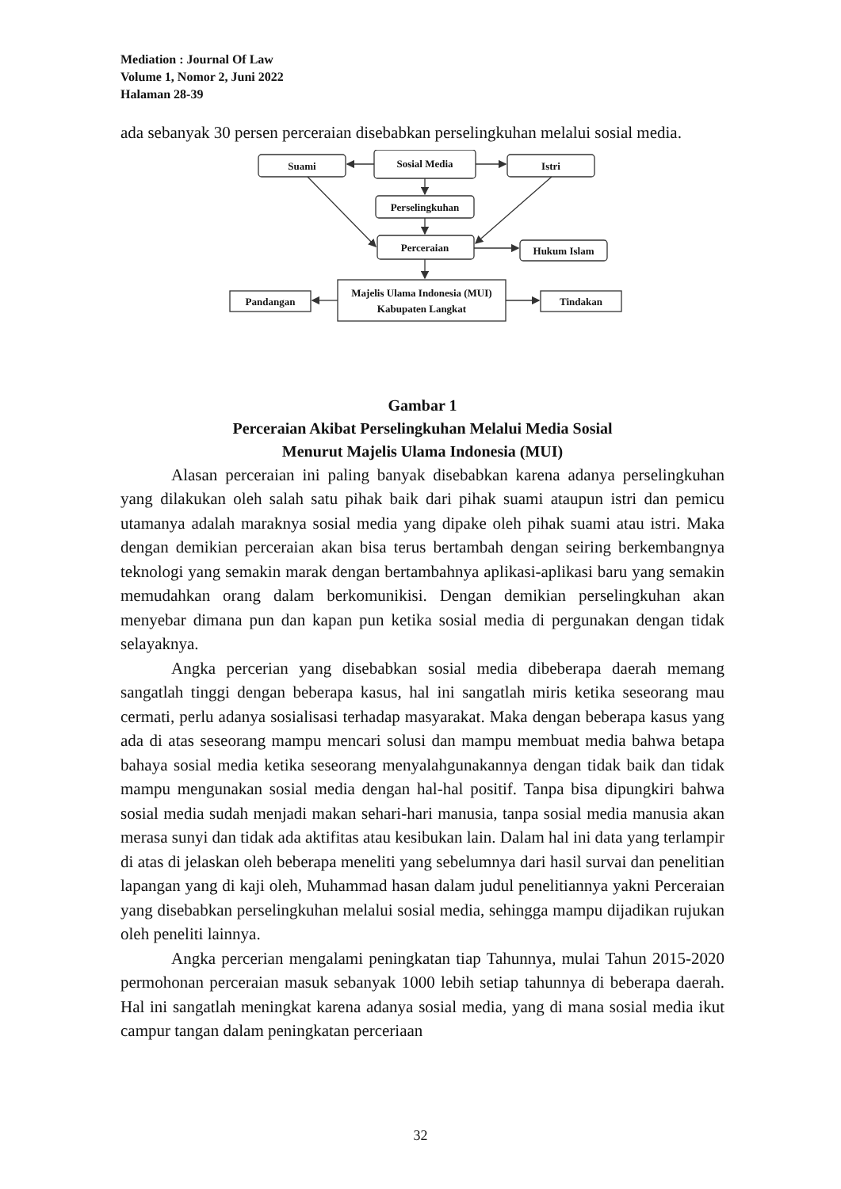Mediation : Journal Of Law
Volume 1, Nomor 2, Juni 2022
Halaman 28-39
ada sebanyak 30 persen perceraian disebabkan perselingkuhan melalui sosial media.
Suami
Sosial Media
Istri
Perselingkuhan
Perceraian
Hukum Islam
Majelis Ulama Indonesia (MUI)
Kabupaten Langkat
Pandangan
Tindakan
Gambar 1
Perceraian Akibat Perselingkuhan Melalui Media Sosial
Menurut Majelis Ulama Indonesia (MUI)
Alasan perceraian ini paling banyak disebabkan karena adanya perselingkuhan yang dilakukan oleh salah satu pihak baik dari pihak suami ataupun istri dan pemicu utamanya adalah maraknya sosial media yang dipake oleh pihak suami atau istri. Maka dengan demikian perceraian akan bisa terus bertambah dengan seiring berkembangnya teknologi yang semakin marak dengan bertambahnya aplikasi-aplikasi baru yang semakin memudahkan orang dalam berkomunikisi. Dengan demikian perselingkuhan akan menyebar dimana pun dan kapan pun ketika sosial media di pergunakan dengan tidak selayaknya.
Angka percerian yang disebabkan sosial media dibeberapa daerah memang sangatlah tinggi dengan beberapa kasus, hal ini sangatlah miris ketika seseorang mau cermati, perlu adanya sosialisasi terhadap masyarakat. Maka dengan beberapa kasus yang ada di atas seseorang mampu mencari solusi dan mampu membuat media bahwa betapa bahaya sosial media ketika seseorang menyalahgunakannya dengan tidak baik dan tidak mampu mengunakan sosial media dengan hal-hal positif. Tanpa bisa dipungkiri bahwa sosial media sudah menjadi makan sehari-hari manusia, tanpa sosial media manusia akan merasa sunyi dan tidak ada aktifitas atau kesibukan lain. Dalam hal ini data yang terlampir di atas di jelaskan oleh beberapa meneliti yang sebelumnya dari hasil survai dan penelitian lapangan yang di kaji oleh, Muhammad hasan dalam judul penelitiannya yakni Perceraian yang disebabkan perselingkuhan melalui sosial media, sehingga mampu dijadikan rujukan oleh peneliti lainnya.
Angka percerian mengalami peningkatan tiap Tahunnya, mulai Tahun 2015-2020 permohonan perceraian masuk sebanyak 1000 lebih setiap tahunnya di beberapa daerah. Hal ini sangatlah meningkat karena adanya sosial media, yang di mana sosial media ikut campur tangan dalam peningkatan perceriaan
32